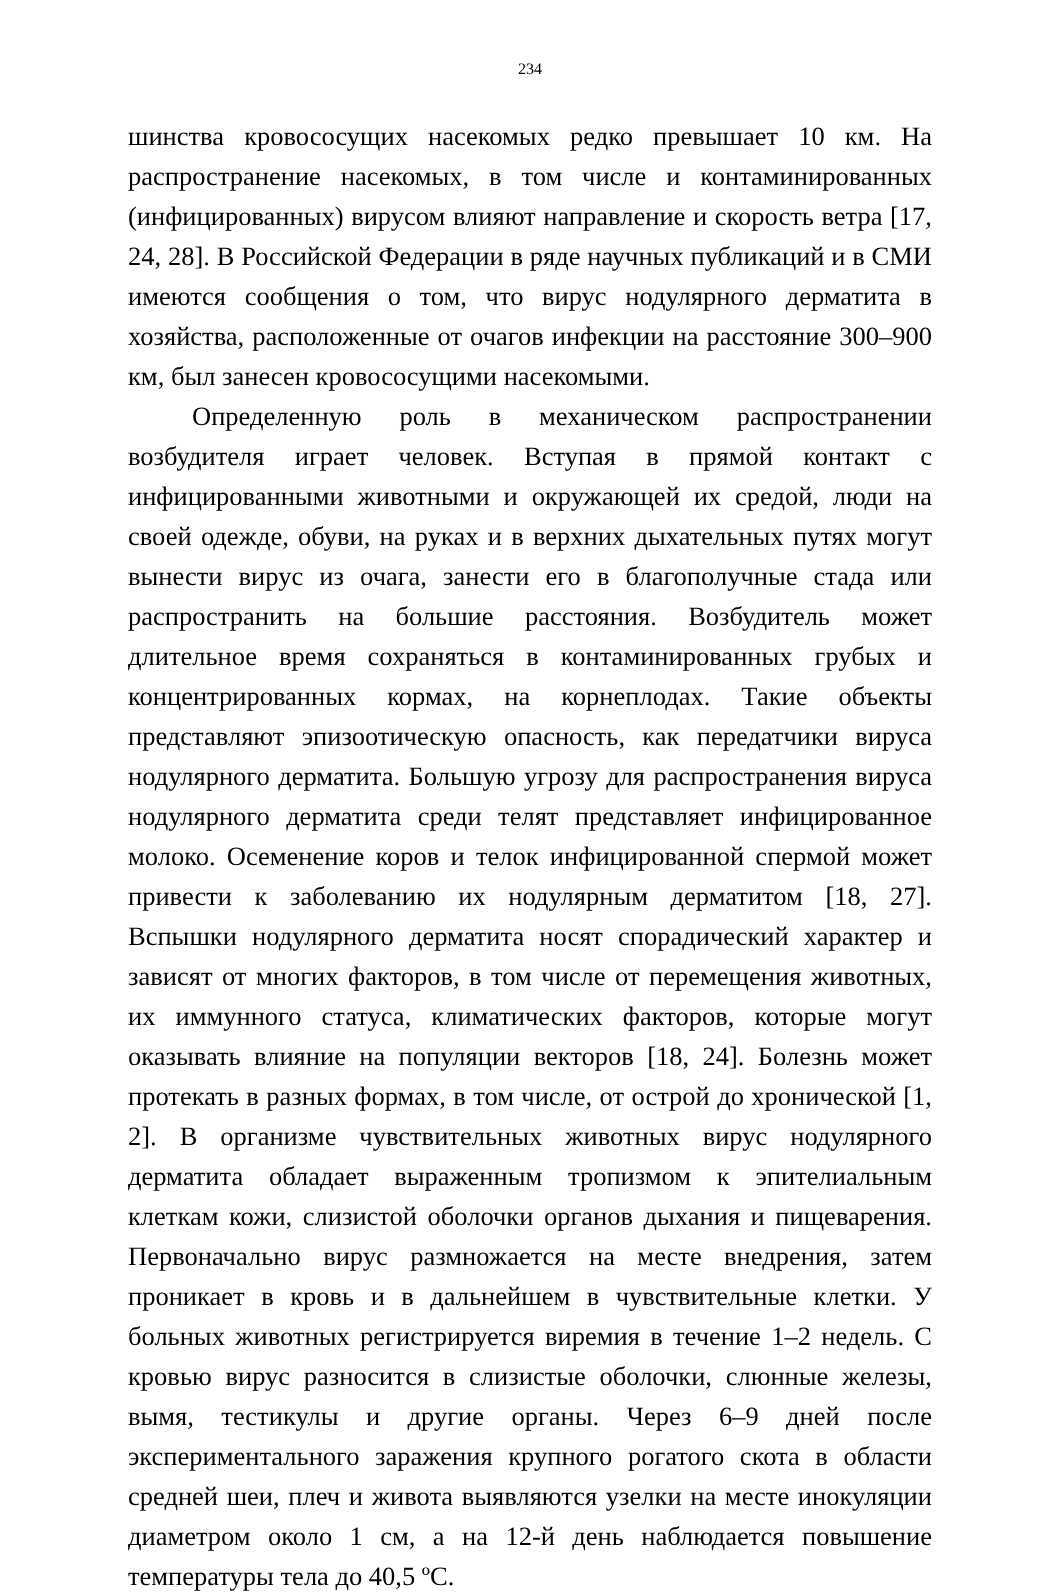234
шинства кровососущих насекомых редко превышает 10 км. На распространение насекомых, в том числе и контаминированных (инфицированных) вирусом влияют направление и скорость ветра [17, 24, 28]. В Российской Федерации в ряде научных публикаций и в СМИ имеются сообщения о том, что вирус нодулярного дерматита в хозяйства, расположенные от очагов инфекции на расстояние 300–900 км, был занесен кровососущими насекомыми.
Определенную роль в механическом распространении возбудителя играет человек. Вступая в прямой контакт с инфицированными животными и окружающей их средой, люди на своей одежде, обуви, на руках и в верхних дыхательных путях могут вынести вирус из очага, занести его в благополучные стада или распространить на большие расстояния. Возбудитель может длительное время сохраняться в контаминированных грубых и концентрированных кормах, на корнеплодах. Такие объекты представляют эпизоотическую опасность, как передатчики вируса нодулярного дерматита. Большую угрозу для распространения вируса нодулярного дерматита среди телят представляет инфицированное молоко. Осеменение коров и телок инфицированной спермой может привести к заболеванию их нодулярным дерматитом [18, 27]. Вспышки нодулярного дерматита носят спорадический характер и зависят от многих факторов, в том числе от перемещения животных, их иммунного статуса, климатических факторов, которые могут оказывать влияние на популяции векторов [18, 24]. Болезнь может протекать в разных формах, в том числе, от острой до хронической [1, 2]. В организме чувствительных животных вирус нодулярного дерматита обладает выраженным тропизмом к эпителиальным клеткам кожи, слизистой оболочки органов дыхания и пищеварения. Первоначально вирус размножается на месте внедрения, затем проникает в кровь и в дальнейшем в чувствительные клетки. У больных животных регистрируется виремия в течение 1–2 недель. С кровью вирус разносится в слизистые оболочки, слюнные железы, вымя, тестикулы и другие органы. Через 6–9 дней после экспериментального заражения крупного рогатого скота в области средней шеи, плеч и живота выявляются узелки на месте инокуляции диаметром около 1 см, а на 12-й день наблюдается повышение температуры тела до 40,5 ºС.